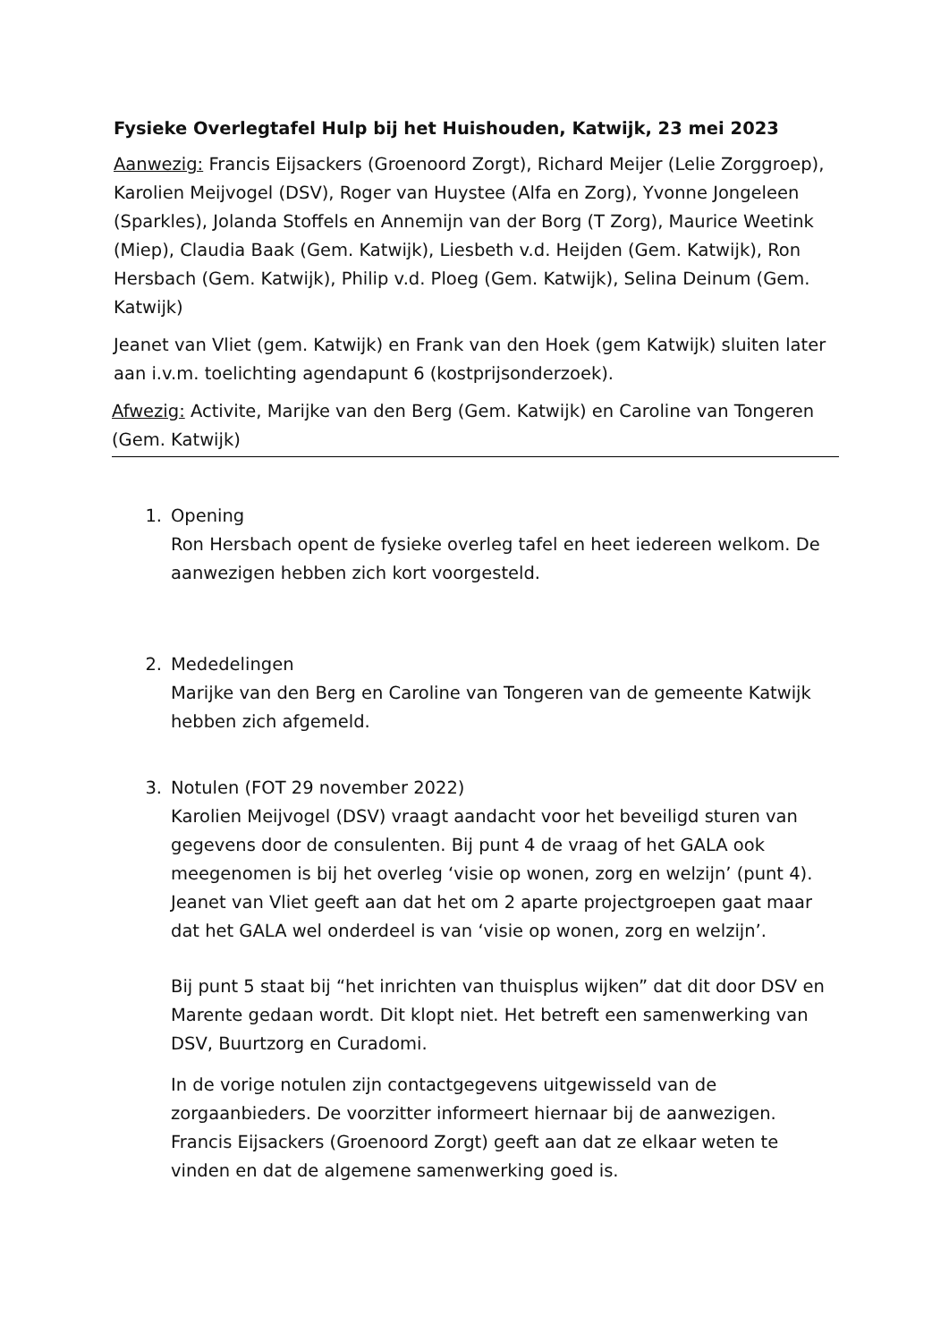Fysieke Overlegtafel Hulp bij het Huishouden, Katwijk, 23 mei 2023
Aanwezig: Francis Eijsackers (Groenoord Zorgt), Richard Meijer (Lelie Zorggroep), Karolien Meijvogel (DSV), Roger van Huystee (Alfa en Zorg), Yvonne Jongeleen (Sparkles), Jolanda Stoffels en Annemijn van der Borg (T Zorg), Maurice Weetink (Miep), Claudia Baak (Gem. Katwijk), Liesbeth v.d. Heijden (Gem. Katwijk), Ron Hersbach (Gem. Katwijk), Philip v.d. Ploeg (Gem. Katwijk), Selina Deinum (Gem. Katwijk)
Jeanet van Vliet (gem. Katwijk) en Frank van den Hoek (gem Katwijk) sluiten later aan i.v.m. toelichting agendapunt 6 (kostprijsonderzoek).
Afwezig: Activite, Marijke van den Berg (Gem. Katwijk) en Caroline van Tongeren (Gem. Katwijk)
1. Opening
Ron Hersbach opent de fysieke overleg tafel en heet iedereen welkom. De aanwezigen hebben zich kort voorgesteld.
2. Mededelingen
Marijke van den Berg en Caroline van Tongeren van de gemeente Katwijk hebben zich afgemeld.
3. Notulen (FOT 29 november 2022)
Karolien Meijvogel (DSV) vraagt aandacht voor het beveiligd sturen van gegevens door de consulenten. Bij punt 4 de vraag of het GALA ook meegenomen is bij het overleg ‘visie op wonen, zorg en welzijn’ (punt 4). Jeanet van Vliet geeft aan dat het om 2 aparte projectgroepen gaat maar dat het GALA wel onderdeel is van ‘visie op wonen, zorg en welzijn’.
Bij punt 5 staat bij “het inrichten van thuisplus wijken” dat dit door DSV en Marente gedaan wordt. Dit klopt niet. Het betreft een samenwerking van DSV, Buurtzorg en Curadomi.
In de vorige notulen zijn contactgegevens uitgewisseld van de zorgaanbieders. De voorzitter informeert hiernaar bij de aanwezigen. Francis Eijsackers (Groenoord Zorgt) geeft aan dat ze elkaar weten te vinden en dat de algemene samenwerking goed is.